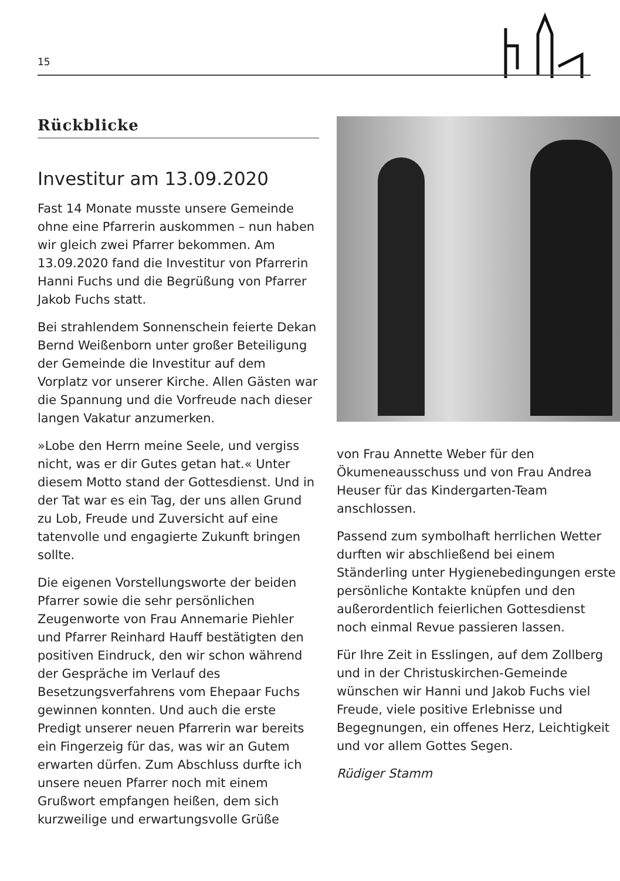15
Rückblicke
Investitur am 13.09.2020
Fast 14 Monate musste unsere Gemeinde ohne eine Pfarrerin auskommen – nun haben wir gleich zwei Pfarrer bekommen. Am 13.09.2020 fand die Investitur von Pfarrerin Hanni Fuchs und die Begrüßung von Pfarrer Jakob Fuchs statt.
Bei strahlendem Sonnenschein feierte Dekan Bernd Weißenborn unter großer Beteiligung der Gemeinde die Investitur auf dem Vorplatz vor unserer Kirche. Allen Gästen war die Spannung und die Vorfreude nach dieser langen Vakatur anzumerken.
»Lobe den Herrn meine Seele, und vergiss nicht, was er dir Gutes getan hat.« Unter diesem Motto stand der Gottesdienst. Und in der Tat war es ein Tag, der uns allen Grund zu Lob, Freude und Zuversicht auf eine tatenvolle und engagierte Zukunft bringen sollte.
Die eigenen Vorstellungsworte der beiden Pfarrer sowie die sehr persönlichen Zeugenworte von Frau Annemarie Piehler und Pfarrer Reinhard Hauff bestätigten den positiven Eindruck, den wir schon während der Gespräche im Verlauf des Besetzungsverfahrens vom Ehepaar Fuchs gewinnen konnten. Und auch die erste Predigt unserer neuen Pfarrerin war bereits ein Fingerzeig für das, was wir an Gutem erwarten dürfen. Zum Abschluss durfte ich unsere neuen Pfarrer noch mit einem Grußwort empfangen heißen, dem sich kurzweilige und erwartungsvolle Grüße
von Frau Annette Weber für den Ökumeneausschuss und von Frau Andrea Heuser für das Kindergarten-Team anschlossen.
Passend zum symbolhaft herrlichen Wetter durften wir abschließend bei einem Ständerling unter Hygienebedingungen erste persönliche Kontakte knüpfen und den außerordentlich feierlichen Gottesdienst noch einmal Revue passieren lassen.
Für Ihre Zeit in Esslingen, auf dem Zollberg und in der Christuskirchen-Gemeinde wünschen wir Hanni und Jakob Fuchs viel Freude, viele positive Erlebnisse und Begegnungen, ein offenes Herz, Leichtigkeit und vor allem Gottes Segen.
Rüdiger Stamm